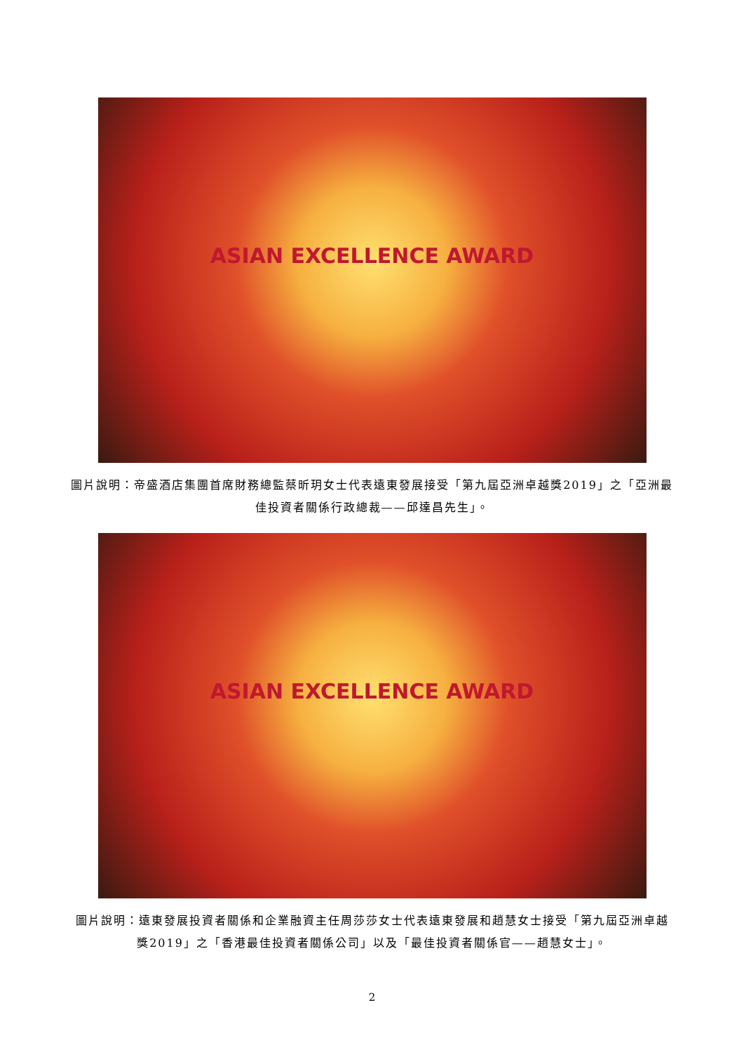ASIAN EXCELLENCE AWARD
圖片說明：帝盛酒店集團首席財務總監蔡昕玥女士代表遠東發展接受「第九屆亞洲卓越獎2019」之「亞洲最佳投資者關係行政總裁——邱達昌先生」。
ASIAN EXCELLENCE AWARD
圖片說明：遠東發展投資者關係和企業融資主任周莎莎女士代表遠東發展和趙慧女士接受「第九屆亞洲卓越獎2019」之「香港最佳投資者關係公司」以及「最佳投資者關係官——趙慧女士」。
2